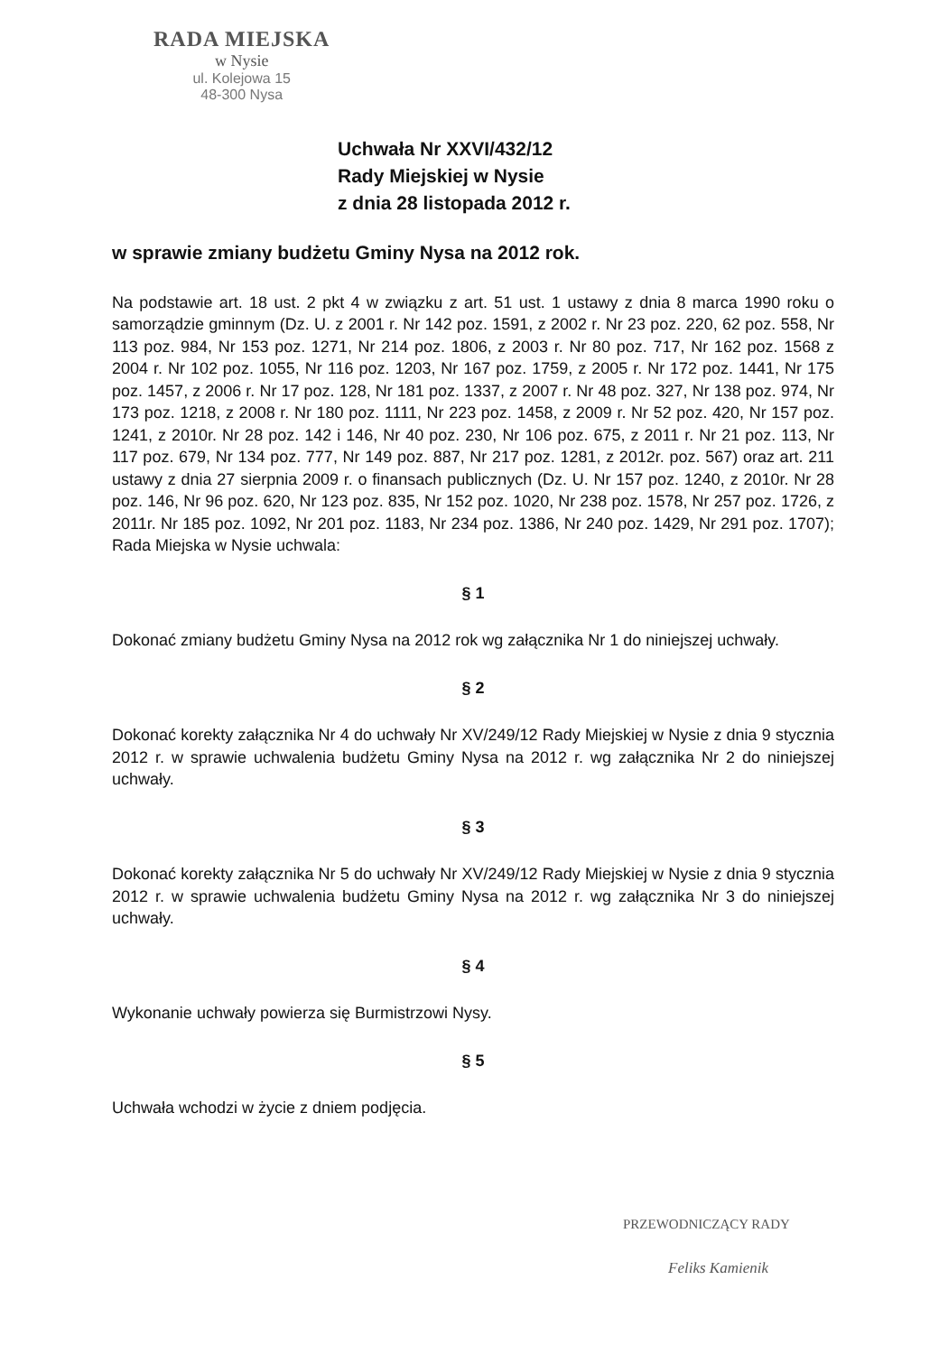RADA MIEJSKA
w Nysie
ul. Kolejowa 15
48-300 Nysa
Uchwała Nr XXVI/432/12
Rady Miejskiej w Nysie
z dnia 28 listopada 2012 r.
w sprawie zmiany budżetu Gminy Nysa na 2012 rok.
Na podstawie art. 18 ust. 2 pkt 4 w związku z art. 51 ust. 1 ustawy z dnia 8 marca 1990 roku o samorządzie gminnym (Dz. U. z 2001 r. Nr 142 poz. 1591, z 2002 r. Nr 23 poz. 220, 62 poz. 558, Nr 113 poz. 984, Nr 153 poz. 1271, Nr 214 poz. 1806, z 2003 r. Nr 80 poz. 717, Nr 162 poz. 1568 z 2004 r. Nr 102 poz. 1055, Nr 116 poz. 1203, Nr 167 poz. 1759, z 2005 r. Nr 172 poz. 1441, Nr 175 poz. 1457, z 2006 r. Nr 17 poz. 128, Nr 181 poz. 1337, z 2007 r. Nr 48 poz. 327, Nr 138 poz. 974, Nr 173 poz. 1218, z 2008 r. Nr 180 poz. 1111, Nr 223 poz. 1458, z 2009 r. Nr 52 poz. 420, Nr 157 poz. 1241, z 2010r. Nr 28 poz. 142 i 146, Nr 40 poz. 230, Nr 106 poz. 675, z 2011 r. Nr 21 poz. 113, Nr 117 poz. 679, Nr 134 poz. 777, Nr 149 poz. 887, Nr 217 poz. 1281, z 2012r. poz. 567) oraz art. 211 ustawy z dnia 27 sierpnia 2009 r. o finansach publicznych (Dz. U. Nr 157 poz. 1240, z 2010r. Nr 28 poz. 146, Nr 96 poz. 620, Nr 123 poz. 835, Nr 152 poz. 1020, Nr 238 poz. 1578, Nr 257 poz. 1726, z 2011r. Nr 185 poz. 1092, Nr 201 poz. 1183, Nr 234 poz. 1386, Nr 240 poz. 1429, Nr 291 poz. 1707); Rada Miejska w Nysie uchwala:
§ 1
Dokonać zmiany budżetu Gminy Nysa na 2012 rok wg załącznika Nr 1 do niniejszej uchwały.
§ 2
Dokonać korekty załącznika Nr 4 do uchwały Nr XV/249/12 Rady Miejskiej w Nysie z dnia 9 stycznia 2012 r. w sprawie uchwalenia budżetu Gminy Nysa na 2012 r. wg załącznika Nr 2 do niniejszej uchwały.
§ 3
Dokonać korekty załącznika Nr 5 do uchwały Nr XV/249/12 Rady Miejskiej w Nysie z dnia 9 stycznia 2012 r. w sprawie uchwalenia budżetu Gminy Nysa na 2012 r. wg załącznika Nr 3 do niniejszej uchwały.
§ 4
Wykonanie uchwały powierza się Burmistrzowi Nysy.
§ 5
Uchwała wchodzi w życie z dniem podjęcia.
PRZEWODNICZĄCY RADY
Feliks Kamienik